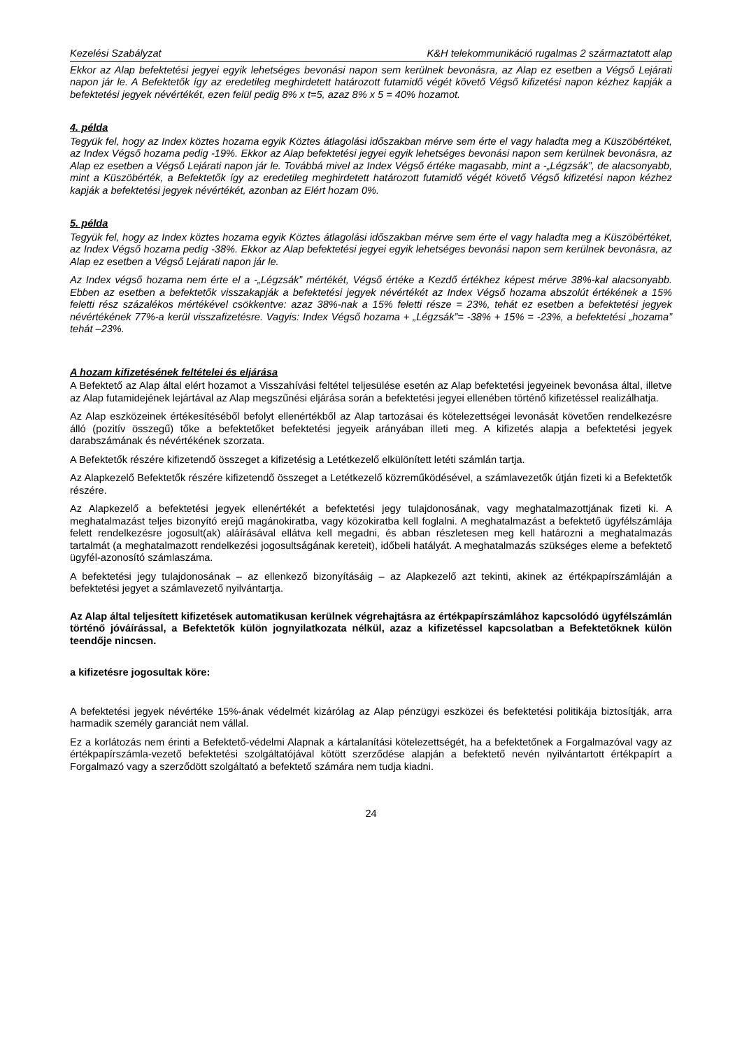Kezelési Szabályzat K&H telekommunikáció rugalmas 2 származtatott alap
Ekkor az Alap befektetési jegyei egyik lehetséges bevonási napon sem kerülnek bevonásra, az Alap ez esetben a Végső Lejárati napon jár le. A Befektetők így az eredetileg meghirdetett határozott futamidő végét követő Végső kifizetési napon kézhez kapják a befektetési jegyek névértékét, ezen felül pedig 8% x t=5, azaz 8% x 5 = 40% hozamot.
4. példa
Tegyük fel, hogy az Index köztes hozama egyik Köztes átlagolási időszakban mérve sem érte el vagy haladta meg a Küszöbértéket, az Index Végső hozama pedig -19%. Ekkor az Alap befektetési jegyei egyik lehetséges bevonási napon sem kerülnek bevonásra, az Alap ez esetben a Végső Lejárati napon jár le. Továbbá mivel az Index Végső értéke magasabb, mint a -„Légzsák”, de alacsonyabb, mint a Küszöbérték, a Befektetők így az eredetileg meghirdetett határozott futamidő végét követő Végső kifizetési napon kézhez kapják a befektetési jegyek névértékét, azonban az Elért hozam 0%.
5. példa
Tegyük fel, hogy az Index köztes hozama egyik Köztes átlagolási időszakban mérve sem érte el vagy haladta meg a Küszöbértéket, az Index Végső hozama pedig -38%. Ekkor az Alap befektetési jegyei egyik lehetséges bevonási napon sem kerülnek bevonásra, az Alap ez esetben a Végső Lejárati napon jár le.
Az Index végső hozama nem érte el a -„Légzsák” mértékét, Végső értéke a Kezdő értékhez képest mérve 38%-kal alacsonyabb. Ebben az esetben a befektetők visszakapják a befektetési jegyek névértékét az Index Végső hozama abszolút értékének a 15% feletti rész százalékos mértékével csökkentve: azaz 38%-nak a 15% feletti része = 23%, tehát ez esetben a befektetési jegyek névértékének 77%-a kerül visszafizetésre. Vagyis: Index Végső hozama + „Légzsák”= -38% + 15% = -23%, a befektetési „hozama” tehát –23%.
A hozam kifizetésének feltételei és eljárása
A Befektető az Alap által elért hozamot a Visszahívási feltétel teljesülése esetén az Alap befektetési jegyeinek bevonása által, illetve az Alap futamidejének lejártával az Alap megszűnési eljárása során a befektetési jegyei ellenében történő kifizetéssel realizálhatja.
Az Alap eszközeinek értékesítéséből befolyt ellenértékből az Alap tartozásai és kötelezettségei levonását követően rendelkezésre álló (pozitív összegű) tőke a befektetőket befektetési jegyeik arányában illeti meg. A kifizetés alapja a befektetési jegyek darabszámának és névértékének szorzata.
A Befektetők részére kifizetendő összeget a kifizetésig a Letétkezelő elkülönített letéti számlán tartja.
Az Alapkezelő Befektetők részére kifizetendő összeget a Letétkezelő közreműködésével, a számlavezetők útján fizeti ki a Befektetők részére.
Az Alapkezelő a befektetési jegyek ellenértékét a befektetési jegy tulajdonosának, vagy meghatalmazottjának fizeti ki. A meghatalmazást teljes bizonyító erejű magánokiratba, vagy közokiratba kell foglalni. A meghatalmazást a befektető ügyfélszámlája felett rendelkezésre jogosult(ak) aláírásával ellátva kell megadni, és abban részletesen meg kell határozni a meghatalmazás tartalmát (a meghatalmazott rendelkezési jogosultságának kereteit), időbeli hatályát. A meghatalmazás szükséges eleme a befektető ügyfél-azonosító számlaszáma.
A befektetési jegy tulajdonosának – az ellenkező bizonyításáig – az Alapkezelő azt tekinti, akinek az értékpapírszámláján a befektetési jegyet a számlavezető nyilvántartja.
Az Alap által teljesített kifizetések automatikusan kerülnek végrehajtásra az értékpapírszámlához kapcsolódó ügyfélszámlán történő jóváírással, a Befektetők külön jognyilatkozata nélkül, azaz a kifizetéssel kapcsolatban a Befektetőknek külön teendője nincsen.
a kifizetésre jogosultak köre:
A befektetési jegyek névértéke 15%-ának védelmét kizárólag az Alap pénzügyi eszközei és befektetési politikája biztosítják, arra harmadik személy garanciát nem vállal.
Ez a korlátozás nem érinti a Befektető-védelmi Alapnak a kártalanítási kötelezettségét, ha a befektetőnek a Forgalmazóval vagy az értékpapírszámla-vezető befektetési szolgáltatójával kötött szerződése alapján a befektető nevén nyilvántartott értékpapírt a Forgalmazó vagy a szerződött szolgáltató a befektető számára nem tudja kiadni.
24